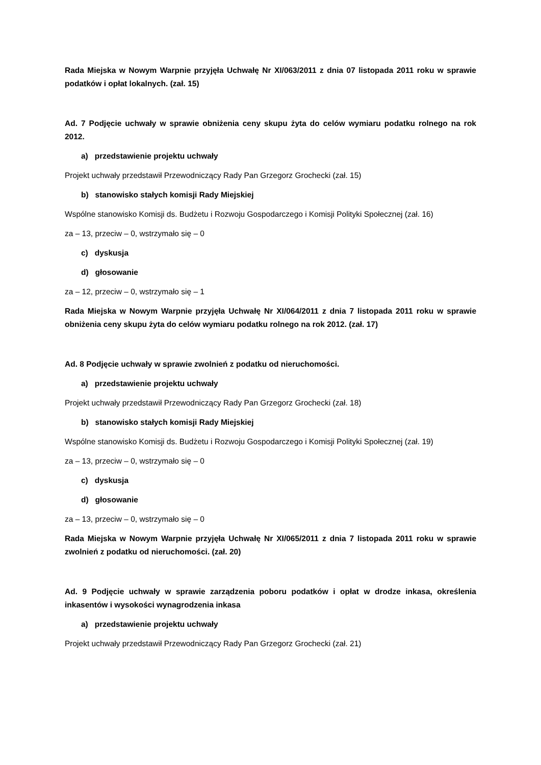Rada Miejska w Nowym Warpnie przyjęła Uchwałę Nr XI/063/2011 z dnia 07 listopada 2011 roku w sprawie podatków i opłat lokalnych. (zał. 15)
Ad. 7 Podjęcie uchwały w sprawie obniżenia ceny skupu żyta do celów wymiaru podatku rolnego na rok 2012.
a) przedstawienie projektu uchwały
Projekt uchwały przedstawił Przewodniczący Rady Pan Grzegorz Grochecki (zał. 15)
b) stanowisko stałych komisji Rady Miejskiej
Wspólne stanowisko Komisji ds. Budżetu i Rozwoju Gospodarczego i Komisji Polityki Społecznej (zał. 16)
za – 13, przeciw – 0, wstrzymało się – 0
c) dyskusja
d) głosowanie
za – 12, przeciw – 0, wstrzymało się – 1
Rada Miejska w Nowym Warpnie przyjęła Uchwałę Nr XI/064/2011 z dnia 7 listopada 2011 roku w sprawie obniżenia ceny skupu żyta do celów wymiaru podatku rolnego na rok 2012. (zał. 17)
Ad. 8 Podjęcie uchwały w sprawie zwolnień z podatku od nieruchomości.
a) przedstawienie projektu uchwały
Projekt uchwały przedstawił Przewodniczący Rady Pan Grzegorz Grochecki (zał. 18)
b) stanowisko stałych komisji Rady Miejskiej
Wspólne stanowisko Komisji ds. Budżetu i Rozwoju Gospodarczego i Komisji Polityki Społecznej (zał. 19)
za – 13, przeciw – 0, wstrzymało się – 0
c) dyskusja
d) głosowanie
za – 13, przeciw – 0, wstrzymało się – 0
Rada Miejska w Nowym Warpnie przyjęła Uchwałę Nr XI/065/2011 z dnia 7 listopada 2011 roku w sprawie zwolnień z podatku od nieruchomości. (zał. 20)
Ad. 9 Podjęcie uchwały w sprawie zarządzenia poboru podatków i opłat w drodze inkasa, określenia inkasentów i wysokości wynagrodzenia inkasa
a) przedstawienie projektu uchwały
Projekt uchwały przedstawił Przewodniczący Rady Pan Grzegorz Grochecki (zał. 21)